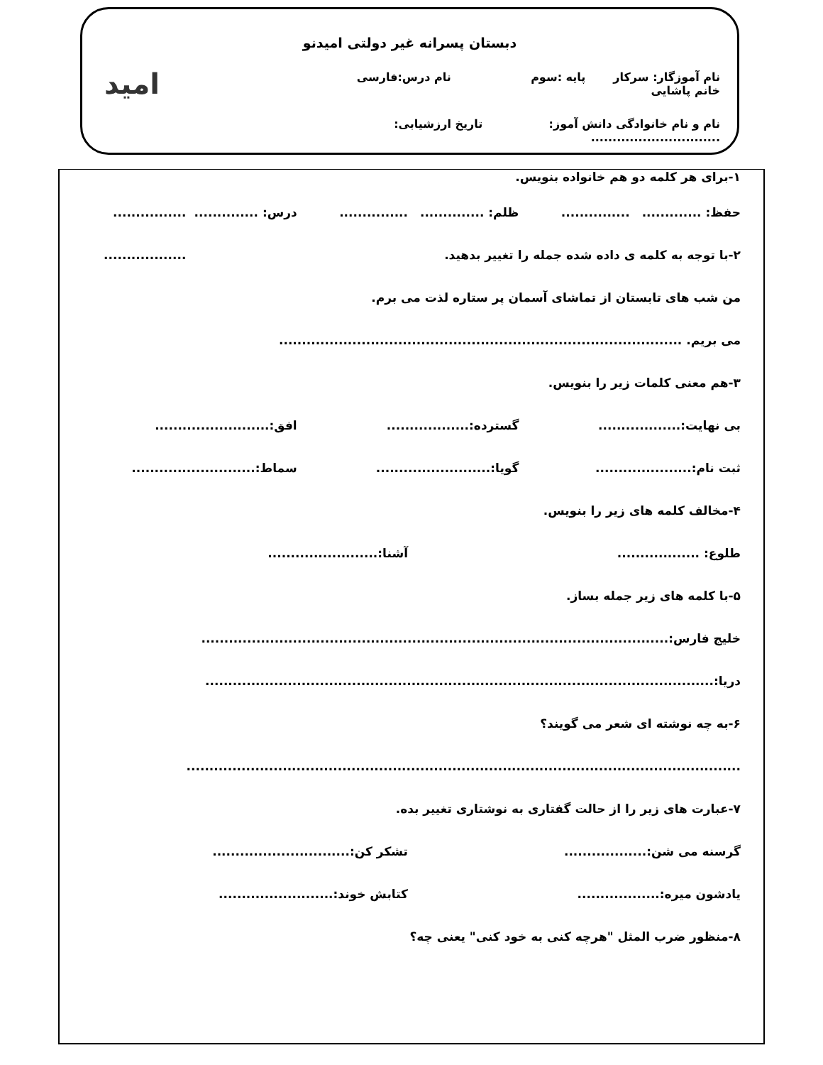دبستان پسرانه غیر دولتی امیدنو
نام آموزگار: سرکار خانم پاشایی پایه :سوم نام درس:فارسی
نام و نام خانوادگی دانش آموز: ..............................
تاریخ ارزشیابی:
امید
۱-برای هر کلمه دو هم خانواده بنویس.
حفظ: ............................ ظلم: ............................. درس: .............................. ..................
۲-با توجه به کلمه ی داده شده جمله را تغییر بدهید.
من شب های تابستان از تماشای آسمان پر ستاره لذت می برم.
می بریم. ........................................................................................
۳-هم معنی کلمات زیر را بنویس.
بی نهایت:.................. گسترده:.................. افق:.........................
ثبت نام:..................... گویا:......................... سماط:...........................
۴-مخالف کلمه های زیر را بنویس.
طلوع: .................. آشنا:........................
۵-با کلمه های زیر جمله بساز.
خلیج فارس:......................................................................................................
دریا:...............................................................................................................
۶-به چه نوشته ای شعر می گویند؟
.........................................................................................................................
۷-عبارت های زیر را از حالت گفتاری به نوشتاری تغییر بده.
گرسنه می شن:.................. تشکر کن:..............................
یادشون میره:.................. کتابش خوند:.........................
۸-منظور ضرب المثل "هرچه کنی به خود کنی" یعنی چه؟